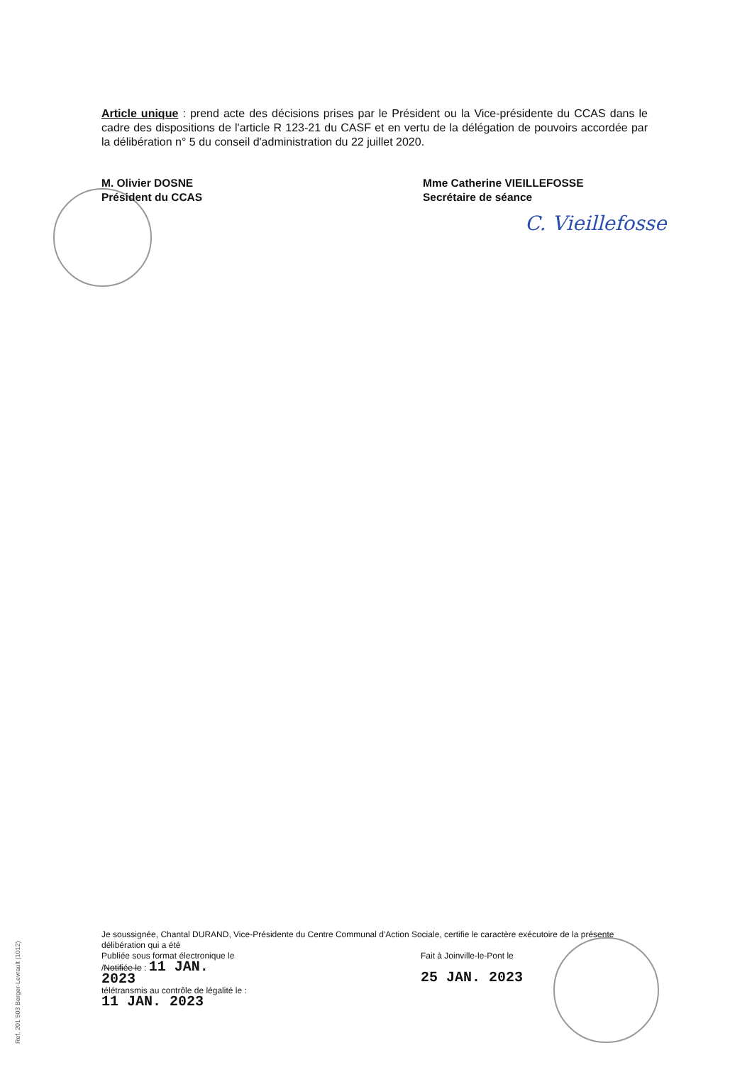Article unique : prend acte des décisions prises par le Président ou la Vice-présidente du CCAS dans le cadre des dispositions de l'article R 123-21 du CASF et en vertu de la délégation de pouvoirs accordée par la délibération n° 5 du conseil d'administration du 22 juillet 2020.
M. Olivier DOSNE
Président du CCAS
Mme Catherine VIEILLEFOSSE
Secrétaire de séance
C. Vieillefosse
Je soussignée, Chantal DURAND, Vice-Présidente du Centre Communal d'Action Sociale, certifie le caractère exécutoire de la présente délibération qui a été
Publiée sous format électronique le /Notifiée le : 11 JAN. 2023
télétransmis au contrôle de légalité le : 11 JAN. 2023
Fait à Joinville-le-Pont le
25 JAN. 2023
Ref. 201 503 Berger-Levrault (1012)